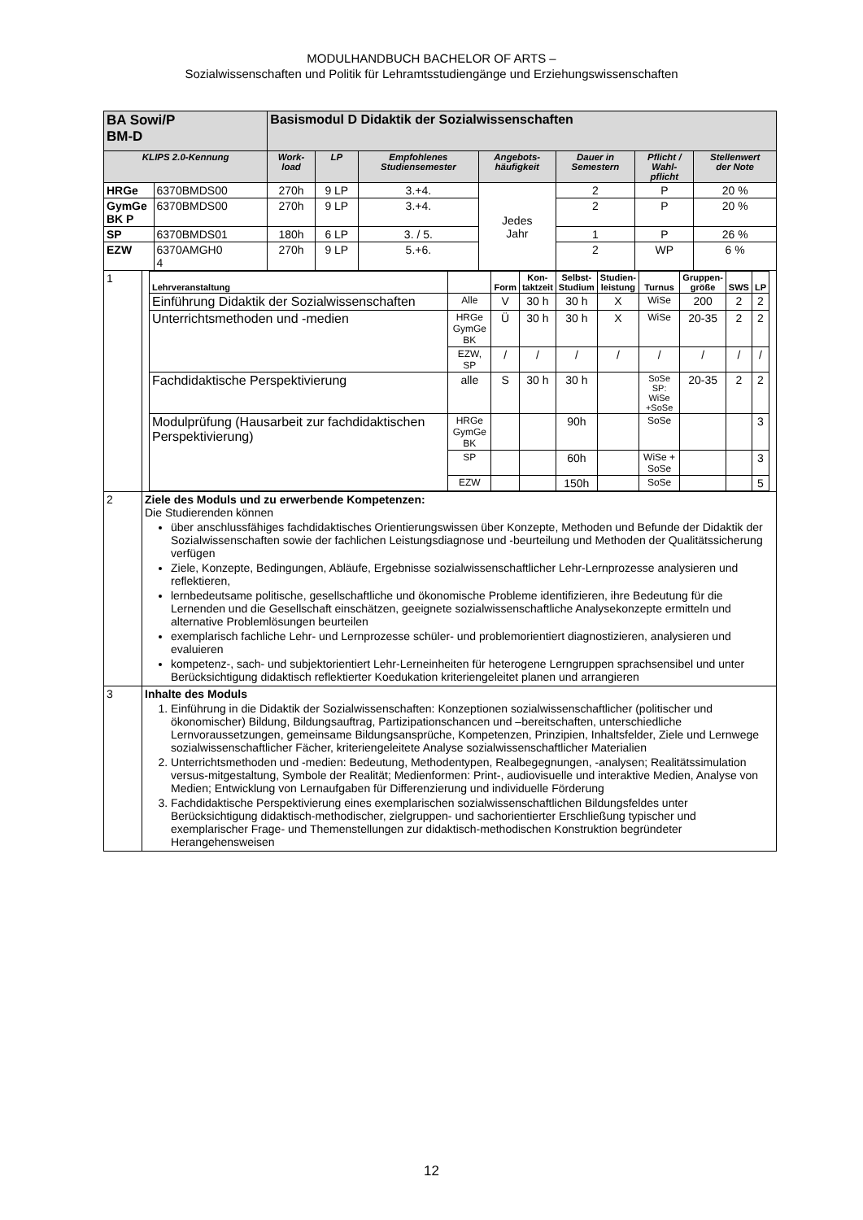MODULHANDBUCH BACHELOR OF ARTS –
Sozialwissenschaften und Politik für Lehramtsstudiengänge und Erziehungswissenschaften
| BA Sowi/P BM-D | | | Basismodul D Didaktik der Sozialwissenschaften | | | | | | |
| KLIPS 2.0-Kennung | | | Work- load | LP | Empfohlenes Studiensemester | Angebots- häufigkeit | Dauer in Semestern | Pflicht / Wahl- pflicht | Stellenwert der Note |
| HRGe | | 6370BMDS00 | 270h | 9 LP | 3.+4. | Jedes Jahr | 2 | P | 20 % |
| GymGe BK P | | 6370BMDS00 | 270h | 9 LP | 3.+4. | | 2 | P | 20 % |
| SP | | 6370BMDS01 | 180h | 6 LP | 3. / 5. | | 1 | P | 26 % |
| EZW | | 6370AMGH0 4 | 270h | 9 LP | 5.+6. | | 2 | WP | 6 % |
| 1 | / Lehrveranstaltung / / Form / Kon- taktzeit / Selbst- Studium / Studien- leistung / Turnus / Gruppen- größe / SWS / LP / / --- / --- / --- / --- / --- / --- / --- / --- / --- / --- / / Einführung Didaktik der Sozialwissenschaften / Alle / V / 30 h / 30 h / X / WiSe / 200 / 2 / 2 / / Unterrichtsmethoden und -medien / HRGe GymGe BK / Ü / 30 h / 30 h / X / WiSe / 20-35 / 2 / 2 / / / EZW, SP / / / / / / / / / / / / / / / / / / Fachdidaktische Perspektivierung / alle / S / 30 h / 30 h / / SoSe SP: WiSe +SoSe / 20-35 / 2 / 2 / / Modulprüfung (Hausarbeit zur fachdidaktischen Perspektivierung) / HRGe GymGe BK / / / 90h / / SoSe / / / 3 / / / SP / / / 60h / / WiSe + SoSe / / / 3 / / / EZW / / / 150h / / SoSe / / / 5 / | | | | | | | | |
| 2 | Ziele des Moduls und zu erwerbende Kompetenzen: Die Studierenden können über anschlussfähiges fachdidaktisches Orientierungswissen über Konzepte, Methoden und Befunde der Didaktik der Sozialwissenschaften sowie der fachlichen Leistungsdiagnose und -beurteilung und Methoden der Qualitätssicherung verfügen Ziele, Konzepte, Bedingungen, Abläufe, Ergebnisse sozialwissenschaftlicher Lehr-Lernprozesse analysieren und reflektieren, lernbedeutsame politische, gesellschaftliche und ökonomische Probleme identifizieren, ihre Bedeutung für die Lernenden und die Gesellschaft einschätzen, geeignete sozialwissenschaftliche Analysekonzepte ermitteln und alternative Problemlösungen beurteilen exemplarisch fachliche Lehr- und Lernprozesse schüler- und problemorientiert diagnostizieren, analysieren und evaluieren kompetenz-, sach- und subjektorientiert Lehr-Lerneinheiten für heterogene Lerngruppen sprachsensibel und unter Berücksichtigung didaktisch reflektierter Koedukation kriteriengeleitet planen und arrangieren | | | | | | | | |
| 3 | Inhalte des Moduls 1. Einführung in die Didaktik der Sozialwissenschaften: Konzeptionen sozialwissenschaftlicher (politischer und ökonomischer) Bildung, Bildungsauftrag, Partizipationschancen und –bereitschaften, unterschiedliche Lernvoraussetzungen, gemeinsame Bildungsansprüche, Kompetenzen, Prinzipien, Inhaltsfelder, Ziele und Lernwege sozialwissenschaftlicher Fächer, kriteriengeleitete Analyse sozialwissenschaftlicher Materialien 2. Unterrichtsmethoden und -medien: Bedeutung, Methodentypen, Realbegegnungen, -analysen; Realitätssimulation versus-mitgestaltung, Symbole der Realität; Medienformen: Print-, audiovisuelle und interaktive Medien, Analyse von Medien; Entwicklung von Lernaufgaben für Differenzierung und individuelle Förderung 3. Fachdidaktische Perspektivierung eines exemplarischen sozialwissenschaftlichen Bildungsfeldes unter Berücksichtigung didaktisch-methodischer, zielgruppen- und sachorientierter Erschließung typischer und exemplarischer Frage- und Themenstellungen zur didaktisch-methodischen Konstruktion begründeter Herangehensweisen | | | | | | | | |
12